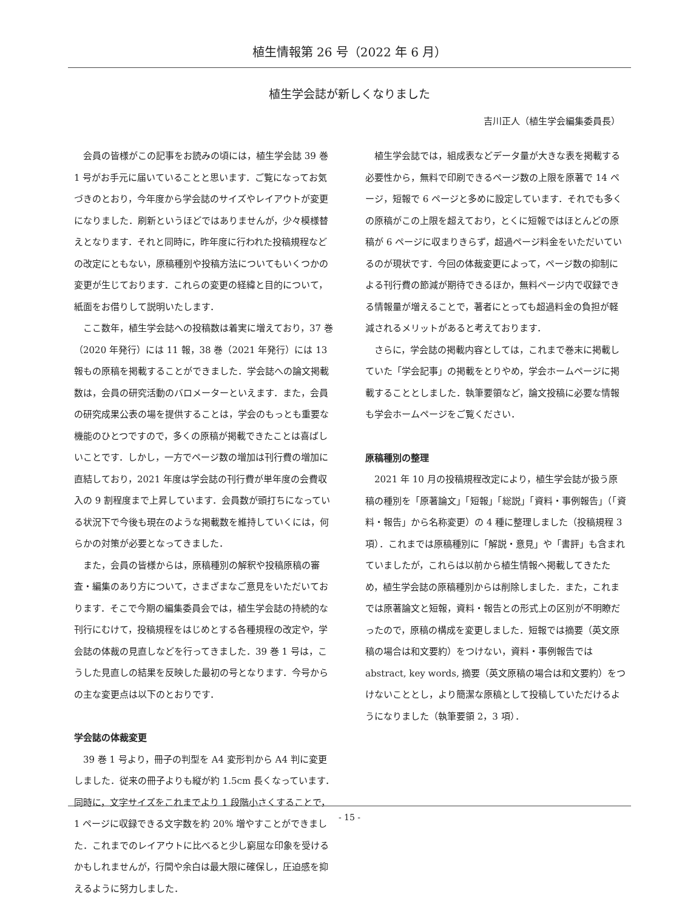植生情報第 26 号（2022 年 6 月）
植生学会誌が新しくなりました
吉川正人（植生学会編集委員長）
会員の皆様がこの記事をお読みの頃には，植生学会誌 39 巻 1 号がお手元に届いていることと思います．ご覧になってお気づきのとおり，今年度から学会誌のサイズやレイアウトが変更になりました．刷新というほどではありませんが，少々模様替えとなります．それと同時に，昨年度に行われた投稿規程などの改定にともない，原稿種別や投稿方法についてもいくつかの変更が生じております．これらの変更の経緯と目的について，紙面をお借りして説明いたします．
ここ数年，植生学会誌への投稿数は着実に増えており，37 巻（2020 年発行）には 11 報，38 巻（2021 年発行）には 13 報もの原稿を掲載することができました．学会誌への論文掲載数は，会員の研究活動のバロメーターといえます．また，会員の研究成果公表の場を提供することは，学会のもっとも重要な機能のひとつですので，多くの原稿が掲載できたことは喜ばしいことです．しかし，一方でページ数の増加は刊行費の増加に直結しており，2021 年度は学会誌の刊行費が単年度の会費収入の 9 割程度まで上昇しています．会員数が頭打ちになっている状況下で今後も現在のような掲載数を維持していくには，何らかの対策が必要となってきました．
また，会員の皆様からは，原稿種別の解釈や投稿原稿の審査・編集のあり方について，さまざまなご意見をいただいております．そこで今期の編集委員会では，植生学会誌の持続的な刊行にむけて，投稿規程をはじめとする各種規程の改定や，学会誌の体裁の見直しなどを行ってきました．39 巻 1 号は，こうした見直しの結果を反映した最初の号となります．今号からの主な変更点は以下のとおりです．
学会誌の体裁変更
39 巻 1 号より，冊子の判型を A4 変形判から A4 判に変更しました．従来の冊子よりも縦が約 1.5cm 長くなっています．同時に，文字サイズをこれまでより 1 段階小さくすることで，1 ページに収録できる文字数を約 20% 増やすことができました．これまでのレイアウトに比べると少し窮屈な印象を受けるかもしれませんが，行間や余白は最大限に確保し，圧迫感を抑えるように努力しました．
植生学会誌では，組成表などデータ量が大きな表を掲載する必要性から，無料で印刷できるページ数の上限を原著で 14 ページ，短報で 6 ページと多めに設定しています．それでも多くの原稿がこの上限を超えており，とくに短報ではほとんどの原稿が 6 ページに収まりきらず，超過ページ料金をいただいているのが現状です．今回の体裁変更によって，ページ数の抑制による刊行費の節減が期待できるほか，無料ページ内で収録できる情報量が増えることで，著者にとっても超過料金の負担が軽減されるメリットがあると考えております．
さらに，学会誌の掲載内容としては，これまで巻末に掲載していた「学会記事」の掲載をとりやめ，学会ホームページに掲載することとしました．執筆要領など，論文投稿に必要な情報も学会ホームページをご覧ください．
原稿種別の整理
2021 年 10 月の投稿規程改定により，植生学会誌が扱う原稿の種別を「原著論文」「短報」「総説」「資料・事例報告」（「資料・報告」から名称変更）の 4 種に整理しました（投稿規程 3 項）．これまでは原稿種別に「解説・意見」や「書評」も含まれていましたが，これらは以前から植生情報へ掲載してきたため，植生学会誌の原稿種別からは削除しました．また，これまでは原著論文と短報，資料・報告との形式上の区別が不明瞭だったので，原稿の構成を変更しました．短報では摘要（英文原稿の場合は和文要約）をつけない，資料・事例報告では abstract, key words, 摘要（英文原稿の場合は和文要約）をつけないこととし，より簡潔な原稿として投稿していただけるようになりました（執筆要領 2，3 項）．
- 15 -